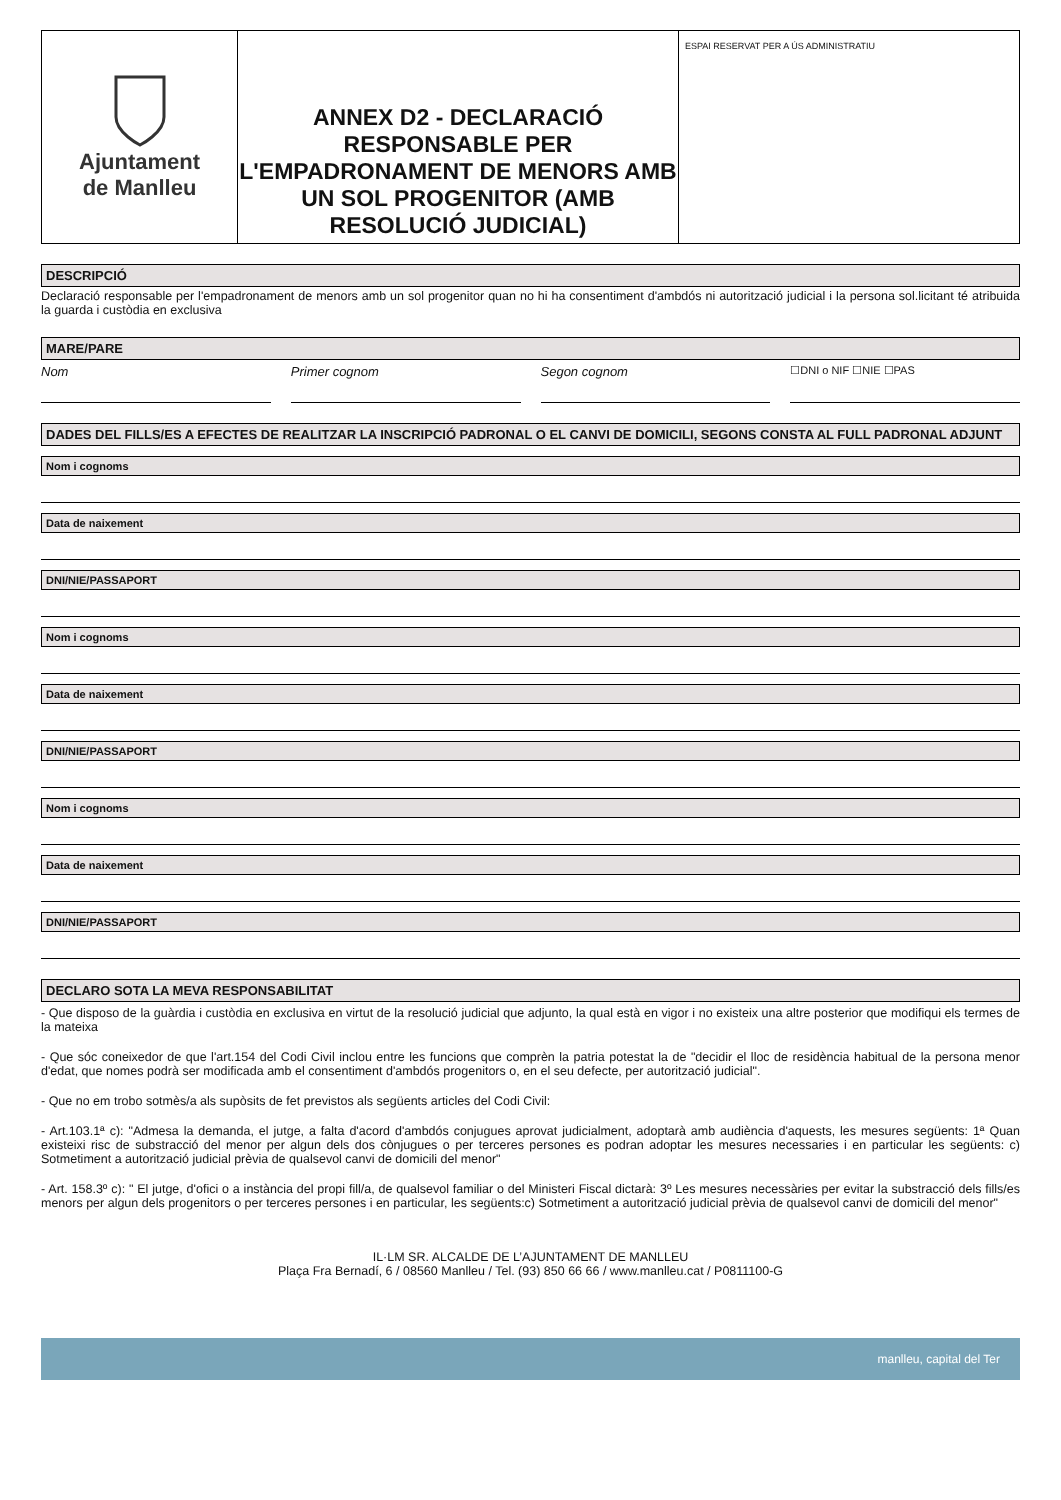Ajuntament
de Manlleu
ANNEX D2 - DECLARACIÓ RESPONSABLE PER L'EMPADRONAMENT DE MENORS AMB UN SOL PROGENITOR (AMB RESOLUCIÓ JUDICIAL)
ESPAI RESERVAT PER A ÚS ADMINISTRATIU
DESCRIPCIÓ
Declaració responsable per l'empadronament de menors amb un sol progenitor quan no hi ha consentiment d'ambdós ni autorització judicial i la persona sol.licitant té atribuida la guarda i custòdia en exclusiva
MARE/PARE
Nom Primer cognom Segon cognom
☐DNI o NIF ☐NIE ☐PAS
DADES DEL FILLS/ES A EFECTES DE REALITZAR LA INSCRIPCIÓ PADRONAL O EL CANVI DE DOMICILI, SEGONS CONSTA AL FULL PADRONAL ADJUNT
Nom i cognoms
Data de naixement
DNI/NIE/PASSAPORT
Nom i cognoms
Data de naixement
DNI/NIE/PASSAPORT
Nom i cognoms
Data de naixement
DNI/NIE/PASSAPORT
DECLARO SOTA LA MEVA RESPONSABILITAT
- Que disposo de la guàrdia i custòdia en exclusiva en virtut de la resolució judicial que adjunto, la qual està en vigor i no existeix una altre posterior que modifiqui els termes de la mateixa
- Que sóc coneixedor de que l'art.154 del Codi Civil inclou entre les funcions que comprèn la patria potestat la de "decidir el lloc de residència habitual de la persona menor d'edat, que nomes podrà ser modificada amb el consentiment d'ambdós progenitors o, en el seu defecte, per autorització judicial".
- Que no em trobo sotmès/a als supòsits de fet previstos als següents articles del Codi Civil:
- Art.103.1ª c): "Admesa la demanda, el jutge, a falta d'acord d'ambdós conjugues aprovat judicialment, adoptarà amb audiència d'aquests, les mesures següents: 1ª Quan existeixi risc de substracció del menor per algun dels dos cònjugues o per terceres persones es podran adoptar les mesures necessaries i en particular les següents: c) Sotmetiment a autorització judicial prèvia de qualsevol canvi de domicili del menor"
- Art. 158.3º c): " El jutge, d'ofici o a instància del propi fill/a, de qualsevol familiar o del Ministeri Fiscal dictarà: 3º Les mesures necessàries per evitar la substracció dels fills/es menors per algun dels progenitors o per terceres persones i en particular, les següents:c) Sotmetiment a autorització judicial prèvia de qualsevol canvi de domicili del menor"
IL·LM SR. ALCALDE DE L’AJUNTAMENT DE MANLLEU
Plaça Fra Bernadí, 6 / 08560 Manlleu / Tel. (93) 850 66 66 / www.manlleu.cat / P0811100-G
manlleu, capital del Ter